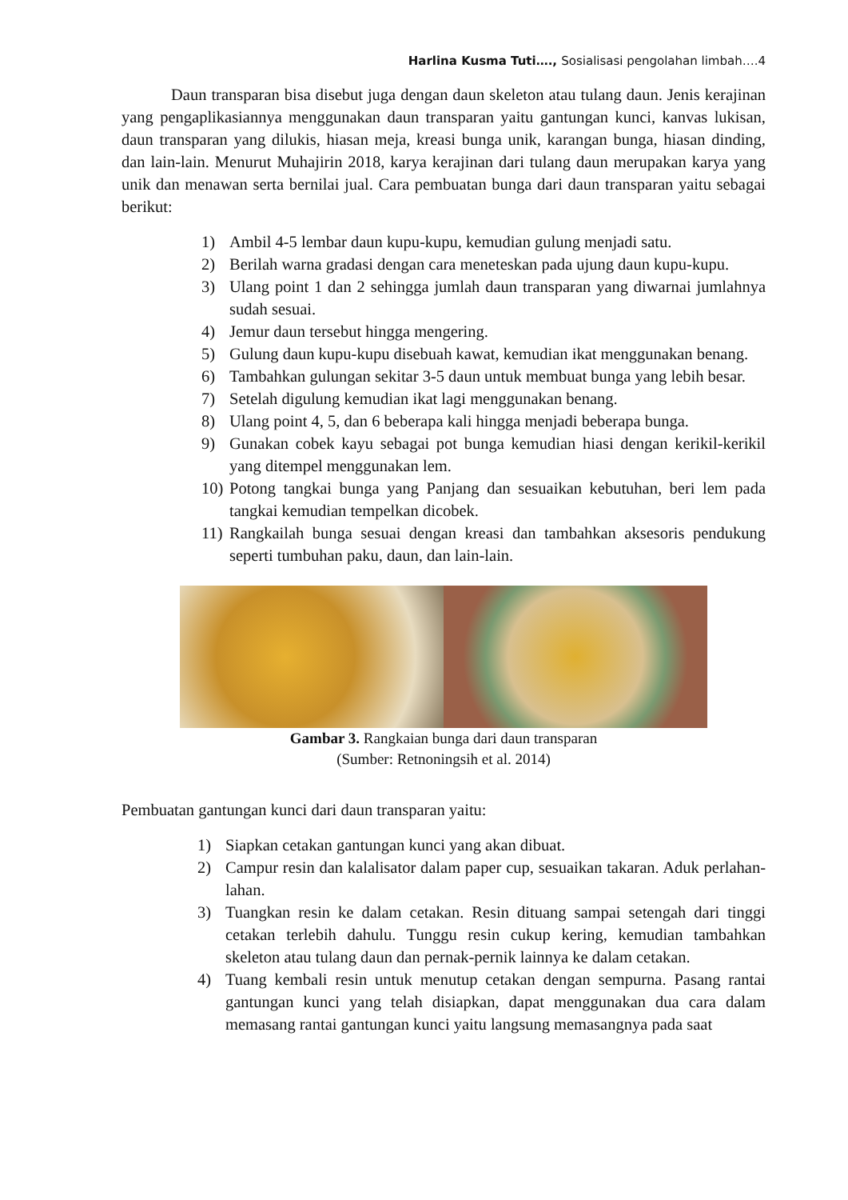Harlina Kusma Tuti…., Sosialisasi pengolahan limbah….4
Daun transparan bisa disebut juga dengan daun skeleton atau tulang daun. Jenis kerajinan yang pengaplikasiannya menggunakan daun transparan yaitu gantungan kunci, kanvas lukisan, daun transparan yang dilukis, hiasan meja, kreasi bunga unik, karangan bunga, hiasan dinding, dan lain-lain. Menurut Muhajirin 2018, karya kerajinan dari tulang daun merupakan karya yang unik dan menawan serta bernilai jual. Cara pembuatan bunga dari daun transparan yaitu sebagai berikut:
1) Ambil 4-5 lembar daun kupu-kupu, kemudian gulung menjadi satu.
2) Berilah warna gradasi dengan cara meneteskan pada ujung daun kupu-kupu.
3) Ulang point 1 dan 2 sehingga jumlah daun transparan yang diwarnai jumlahnya sudah sesuai.
4) Jemur daun tersebut hingga mengering.
5) Gulung daun kupu-kupu disebuah kawat, kemudian ikat menggunakan benang.
6) Tambahkan gulungan sekitar 3-5 daun untuk membuat bunga yang lebih besar.
7) Setelah digulung kemudian ikat lagi menggunakan benang.
8) Ulang point 4, 5, dan 6 beberapa kali hingga menjadi beberapa bunga.
9) Gunakan cobek kayu sebagai pot bunga kemudian hiasi dengan kerikil-kerikil yang ditempel menggunakan lem.
10) Potong tangkai bunga yang Panjang dan sesuaikan kebutuhan, beri lem pada tangkai kemudian tempelkan dicobek.
11) Rangkailah bunga sesuai dengan kreasi dan tambahkan aksesoris pendukung seperti tumbuhan paku, daun, dan lain-lain.
Gambar 3. Rangkaian bunga dari daun transparan
(Sumber: Retnoningsih et al. 2014)
Pembuatan gantungan kunci dari daun transparan yaitu:
1) Siapkan cetakan gantungan kunci yang akan dibuat.
2) Campur resin dan kalalisator dalam paper cup, sesuaikan takaran. Aduk perlahan-lahan.
3) Tuangkan resin ke dalam cetakan. Resin dituang sampai setengah dari tinggi cetakan terlebih dahulu. Tunggu resin cukup kering, kemudian tambahkan skeleton atau tulang daun dan pernak-pernik lainnya ke dalam cetakan.
4) Tuang kembali resin untuk menutup cetakan dengan sempurna. Pasang rantai gantungan kunci yang telah disiapkan, dapat menggunakan dua cara dalam memasang rantai gantungan kunci yaitu langsung memasangnya pada saat